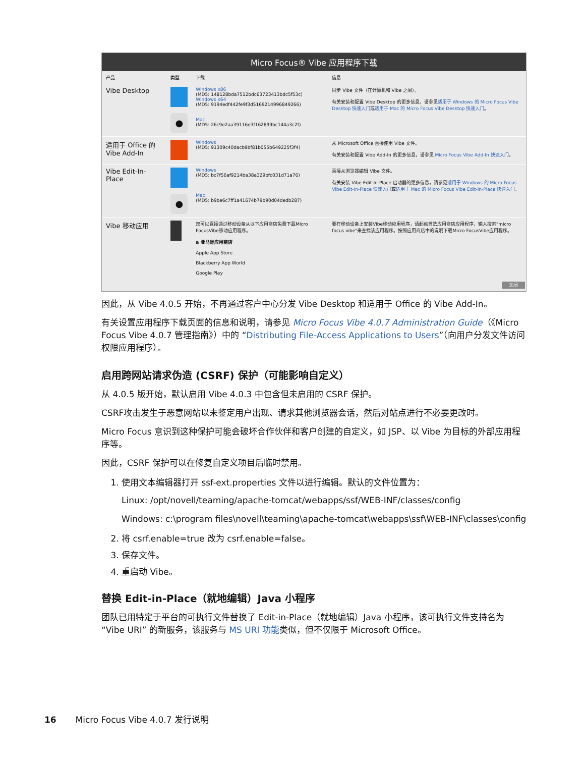Micro Focus® Vibe 应用程序下载
| 产品 | 类型 | 下载 | 信息 |
| --- | --- | --- | --- |
| Vibe Desktop | ● | Windows x86 (MD5: 148128bda7512bdc63723413bdc5f53c) Windows x64 (MD5: 9194edf442fe9f3d5169214996849266) Mac (MD5: 26c9e2aa39116e3f162899bc144a3c2f) | 同步 Vibe 文件（在计算机和 Vibe 之间）。 有关安装和配置 Vibe Desktop 的更多信息，请参见 适用于 Windows 的 Micro Focus Vibe Desktop 快速入门 或 适用于 Mac 的 Micro Focus Vibe Desktop 快速入门 。 |
| 适用于 Office 的 Vibe Add-In | | Windows (MD5: 91309c40dacb9bf81b055b649225f3f4) | 从 Microsoft Office 直接使用 Vibe 文件。 有关安装和配置 Vibe Add-In 的更多信息，请参见 Micro Focus Vibe Add-In 快速入门 。 |
| Vibe Edit-In-Place | ● | Windows (MD5: bc7f56af9214ba38a329bfc031d71a76) Mac (MD5: b9be6c7ff1a41674b79b90d04dedb287) | 直接从浏览器编辑 Vibe 文件。 有关安装 Vibe Edit-In-Place 启动器的更多信息，请参见 适用于 Windows 的 Micro Focus Vibe Edit-In-Place 快速入门 或 适用于 Mac 的 Micro Focus Vibe Edit-In-Place 快速入门 。 |
| Vibe 移动应用 | | 您可以直接通过移动设备从以下应用商店免费下载Micro FocusVibe移动应用程序。 a 亚马逊应用商店 Apple App Store Blackberry App World Google Play | 要在移动设备上安装Vibe移动应用程序，请起动首选应用商店应用程序，输入搜索"micro focus vibe"来查找该应用程序。按照应用商店中的说明下载Micro FocusVibe应用程序。 |
关闭
因此，从 Vibe 4.0.5 开始，不再通过客户中心分发 Vibe Desktop 和适用于 Office 的 Vibe Add-In。
有关设置应用程序下载页面的信息和说明，请参见 Micro Focus Vibe 4.0.7 Administration Guide（《Micro Focus Vibe 4.0.7 管理指南》）中的 “Distributing File-Access Applications to Users”（向用户分发文件访问权限应用程序）。
启用跨网站请求伪造 (CSRF) 保护（可能影响自定义）
从 4.0.5 版开始，默认启用 Vibe 4.0.3 中包含但未启用的 CSRF 保护。
CSRF攻击发生于恶意网站以未鉴定用户出现、请求其他浏览器会话，然后对站点进行不必要更改时。
Micro Focus 意识到这种保护可能会破坏合作伙伴和客户创建的自定义，如 JSP、以 Vibe 为目标的外部应用程序等。
因此，CSRF 保护可以在修复自定义项目后临时禁用。
1. 使用文本编辑器打开 ssf-ext.properties 文件以进行编辑。默认的文件位置为：
Linux: /opt/novell/teaming/apache-tomcat/webapps/ssf/WEB-INF/classes/config
Windows: c:\program files\novell\teaming\apache-tomcat\webapps\ssf\WEB-INF\classes\config
2. 将 csrf.enable=true 改为 csrf.enable=false。
3. 保存文件。
4. 重启动 Vibe。
替换 Edit-in-Place（就地编辑）Java 小程序
团队已用特定于平台的可执行文件替换了 Edit-in-Place（就地编辑）Java 小程序，该可执行文件支持名为 “Vibe URI” 的新服务，该服务与 MS URI 功能类似，但不仅限于 Microsoft Office。
16 Micro Focus Vibe 4.0.7 发行说明